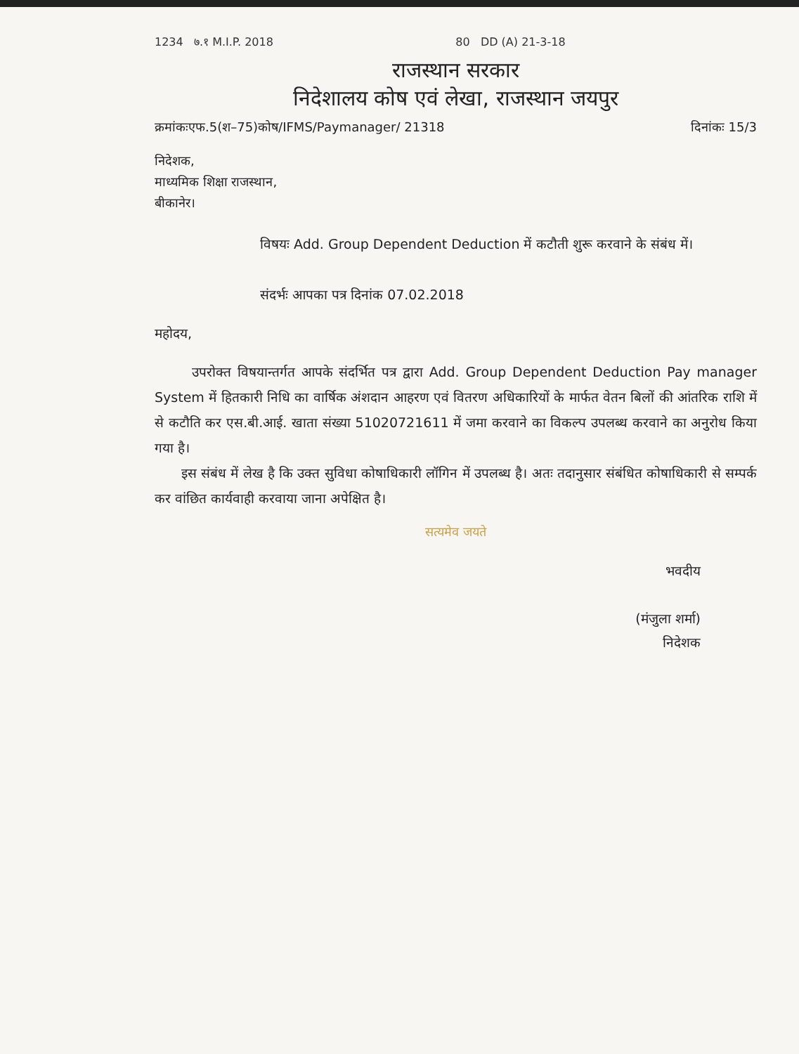1234 ७.१ M.I.P. 2018 80 DD (A) 21-3-18
राजस्थान सरकार
निदेशालय कोष एवं लेखा, राजस्थान जयपुर
क्रमांकःएफ.5(श–75)कोष/IFMS/Paymanager/ 21318 दिनांकः 15/3
निदेशक,
माध्यमिक शिक्षा राजस्थान,
बीकानेर।
विषयः Add. Group Dependent Deduction में कटौती शुरू करवाने के संबंध में।
संदर्भः आपका पत्र दिनांक 07.02.2018
महोदय,
उपरोक्त विषयान्तर्गत आपके संदर्भित पत्र द्वारा Add. Group Dependent Deduction Pay manager System में हितकारी निधि का वार्षिक अंशदान आहरण एवं वितरण अधिकारियों के मार्फत वेतन बिलों की आंतरिक राशि में से कटौति कर एस.बी.आई. खाता संख्या 51020721611 में जमा करवाने का विकल्प उपलब्ध करवाने का अनुरोध किया गया है।
इस संबंध में लेख है कि उक्त सुविधा कोषाधिकारी लॉगिन में उपलब्ध है। अतः तदानुसार संबंधित कोषाधिकारी से सम्पर्क कर वांछित कार्यवाही करवाया जाना अपेक्षित है।
सत्यमेव जयते
भवदीय
(मंजुला शर्मा)
निदेशक